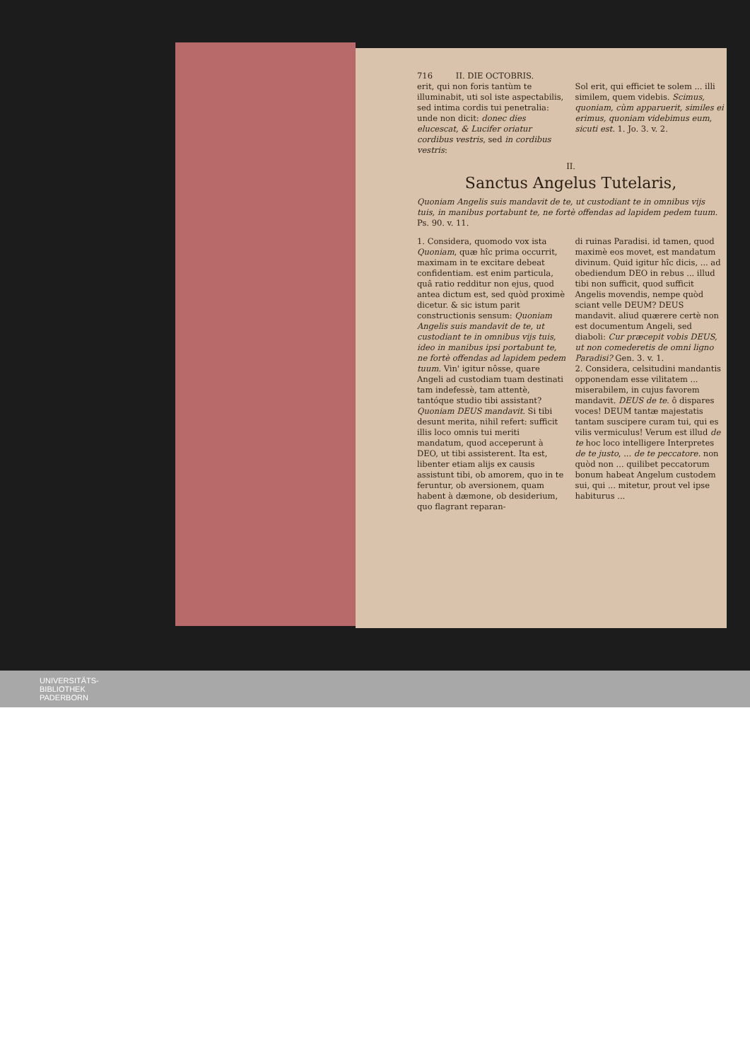716 II. DIE OCTOBRIS.
erit, qui non foris tantùm te illuminabit, uti sol iste aspectabilis, sed intima cordis tui penetralia: unde non dicit: donec dies elucescat, & Lucifer oriatur cordibus vestris, sed in cordibus vestris:
Sol erit, qui efficiet te solem ... illi similem, quem videbis. Scimus, quoniam, cùm apparuerit, similes ei erimus, quoniam videbimus eum, sicuti est. 1. Jo. 3. v. 2.
II.
Sanctus Angelus Tutelaris,
Quoniam Angelis suis mandavit de te, ut custodiant te in omnibus vijs tuis, in manibus portabunt te, ne fortè offendas ad lapidem pedem tuum. Ps. 90. v. 11.
1. Considera, quomodo vox ista Quoniam, quæ hîc prima occurrit, maximam in te excitare debeat confidentiam. est enim particula, quâ ratio redditur non ejus, quod antea dictum est, sed quòd proximè dicetur. & sic istum parit constructionis sensum: Quoniam Angelis suis mandavit de te, ut custodiant te in omnibus vijs tuis, ideo in manibus ipsi portabunt te, ne fortè offendas ad lapidem pedem tuum. Vin' igitur nôsse, quare Angeli ad custodiam tuam destinati tam indefessè, tam attentè, tantóque studio tibi assistant? Quoniam DEUS mandavit. Si tibi desunt merita, nihil refert: sufficit illis loco omnis tui meriti mandatum, quod acceperunt à DEO, ut tibi assisterent. Ita est, libenter etiam alijs ex causis assistunt tibi, ob amorem, quo in te feruntur, ob aversionem, quam habent à dæmone, ob desiderium, quo flagrant reparan-
di ruinas Paradisi. id tamen, quod maximè eos movet, est mandatum divinum. Quid igitur hîc dicis, ... ad obediendum DEO in rebus ... illud tibi non sufficit, quod sufficit Angelis movendis, nempe quòd sciant velle DEUM? DEUS mandavit. aliud quærere certè non est documentum Angeli, sed diaboli: Cur præcepit vobis DEUS, ut non comederetis de omni ligno Paradisi? Gen. 3. v. 1.
2. Considera, celsitudini mandantis opponendam esse vilitatem ... miserabilem, in cujus favorem mandavit. DEUS de te. ô dispares voces! DEUM tantæ majestatis tantam suscipere curam tui, qui es vilis vermiculus! Verum est illud de te hoc loco intelligere Interpretes de te justo, ... de te peccatore. non quòd non ... quilibet peccatorum bonum habeat Angelum custodem sui, qui ... mitetur, prout vel ipse habiturus ...
UNIVERSITÄTS-
BIBLIOTHEK
PADERBORN